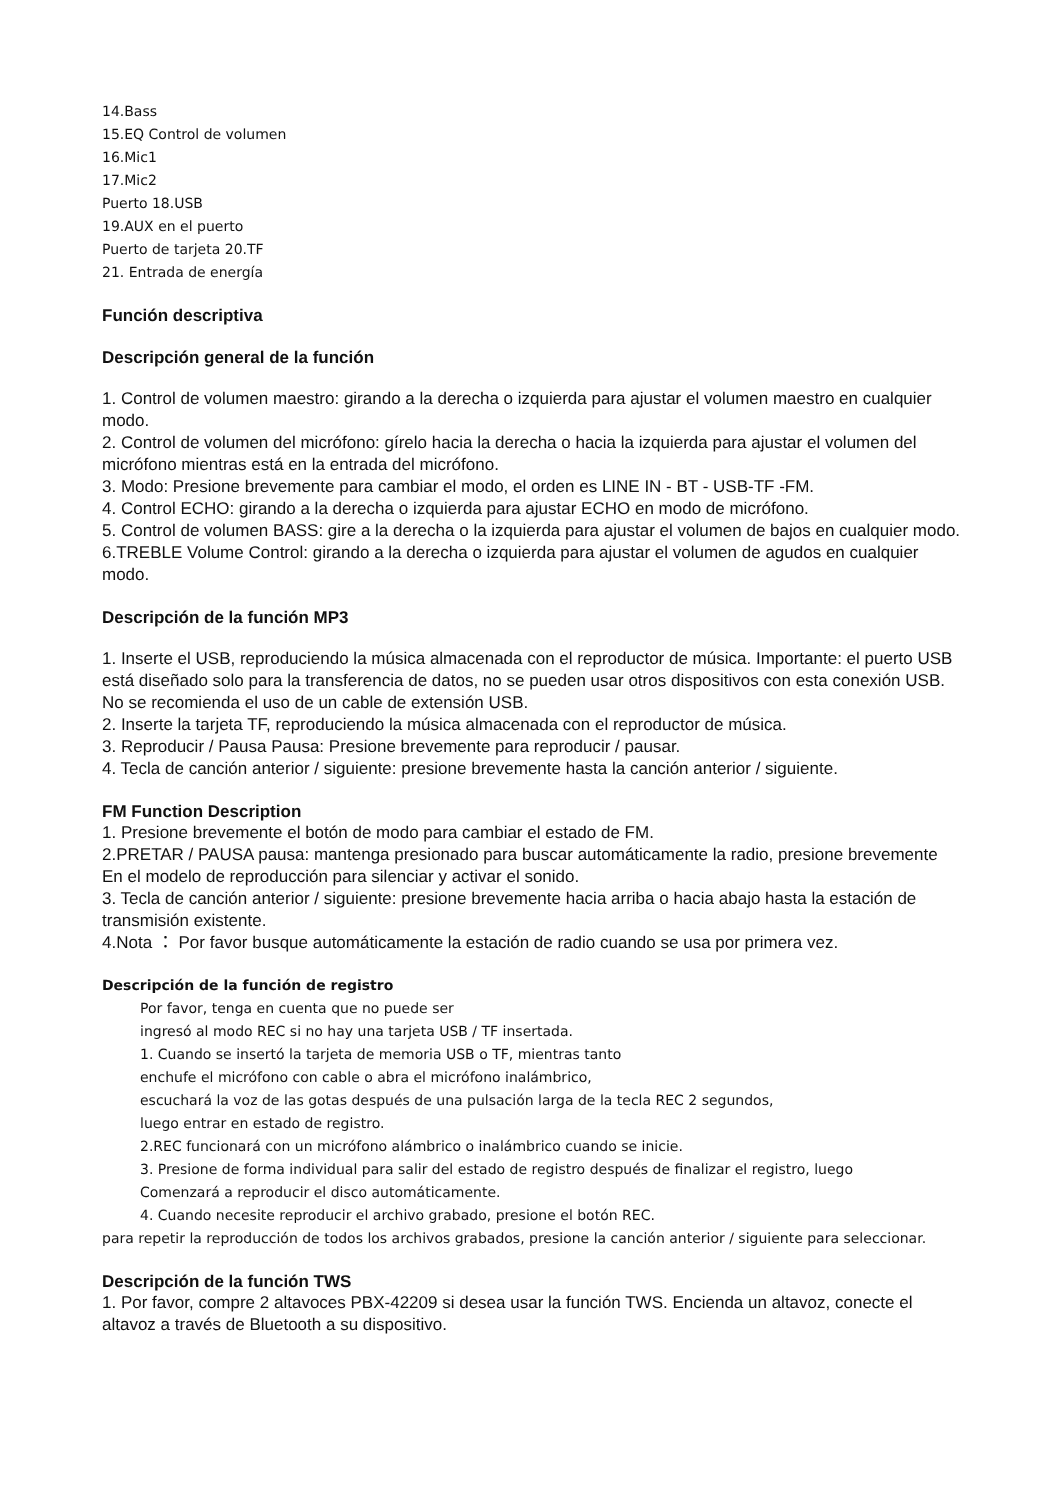14.Bass
15.EQ Control de volumen
16.Mic1
17.Mic2
Puerto 18.USB
19.AUX en el puerto
Puerto de tarjeta 20.TF
21. Entrada de energía
Función descriptiva
Descripción general de la función
1. Control de volumen maestro: girando a la derecha o izquierda para ajustar el volumen maestro en cualquier modo.
2. Control de volumen del micrófono: gírelo hacia la derecha o hacia la izquierda para ajustar el volumen del micrófono mientras está en la entrada del micrófono.
3. Modo: Presione brevemente para cambiar el modo, el orden es LINE IN - BT - USB-TF -FM.
4. Control ECHO: girando a la derecha o izquierda para ajustar ECHO en modo de micrófono.
5. Control de volumen BASS: gire a la derecha o la izquierda para ajustar el volumen de bajos en cualquier modo.
6.TREBLE Volume Control: girando a la derecha o izquierda para ajustar el volumen de agudos en cualquier modo.
Descripción de la función MP3
1. Inserte el USB, reproduciendo la música almacenada con el reproductor de música. Importante: el puerto USB está diseñado solo para la transferencia de datos, no se pueden usar otros dispositivos con esta conexión USB. No se recomienda el uso de un cable de extensión USB.
2. Inserte la tarjeta TF, reproduciendo la música almacenada con el reproductor de música.
3. Reproducir / Pausa Pausa: Presione brevemente para reproducir / pausar.
4. Tecla de canción anterior / siguiente: presione brevemente hasta la canción anterior / siguiente.
FM Function Description
1. Presione brevemente el botón de modo para cambiar el estado de FM.
2.PRETAR / PAUSA pausa: mantenga presionado para buscar automáticamente la radio, presione brevemente En el modelo de reproducción para silenciar y activar el sonido.
3. Tecla de canción anterior / siguiente: presione brevemente hacia arriba o hacia abajo hasta la estación de transmisión existente.
4.Nota ： Por favor busque automáticamente la estación de radio cuando se usa por primera vez.
Descripción de la función de registro
Por favor, tenga en cuenta que no puede ser
ingresó al modo REC si no hay una tarjeta USB / TF insertada.
1. Cuando se insertó la tarjeta de memoria USB o TF, mientras tanto
enchufe el micrófono con cable o abra el micrófono inalámbrico,
escuchará la voz de las gotas después de una pulsación larga de la tecla REC 2 segundos,
luego entrar en estado de registro.
2.REC funcionará con un micrófono alámbrico o inalámbrico cuando se inicie.
3. Presione de forma individual para salir del estado de registro después de finalizar el registro, luego
Comenzará a reproducir el disco automáticamente.
4. Cuando necesite reproducir el archivo grabado, presione el botón REC.
para repetir la reproducción de todos los archivos grabados, presione la canción anterior / siguiente para seleccionar.
Descripción de la función TWS
1. Por favor, compre 2 altavoces PBX-42209 si desea usar la función TWS. Encienda un altavoz, conecte el altavoz a través de Bluetooth a su dispositivo.